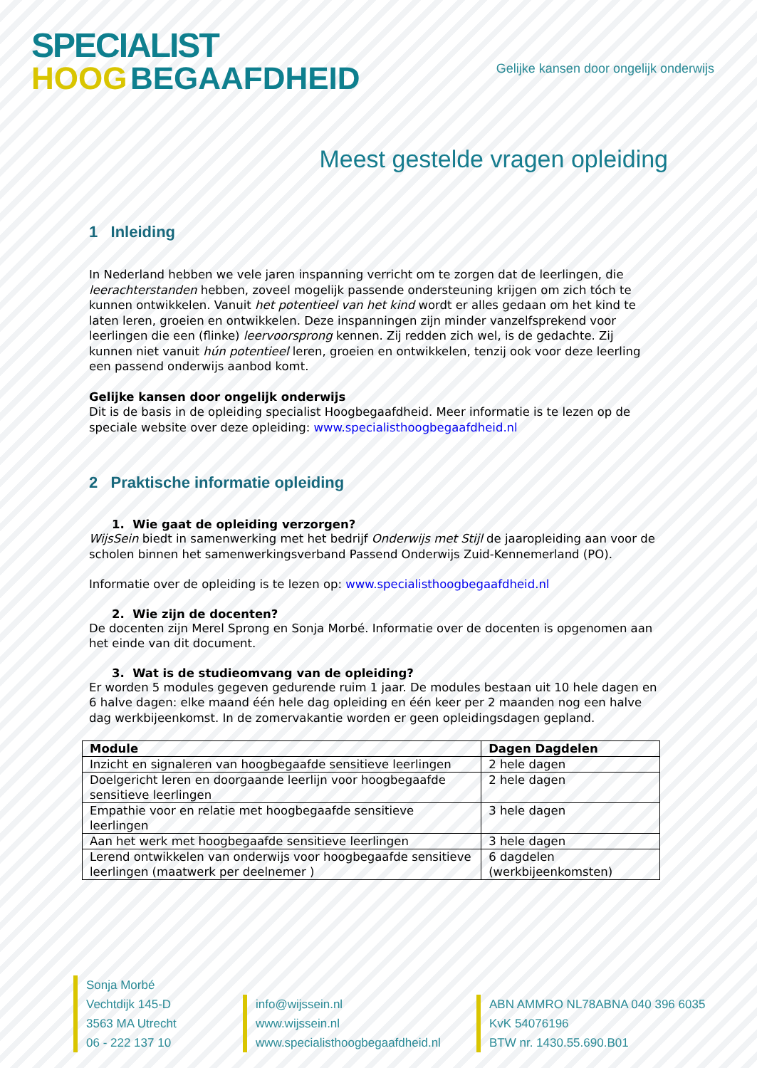SPECIALIST
HOOG BEGAAFDHEID
Gelijke kansen door ongelijk onderwijs
Meest gestelde vragen opleiding
1 Inleiding
In Nederland hebben we vele jaren inspanning verricht om te zorgen dat de leerlingen, die leerachterstanden hebben, zoveel mogelijk passende ondersteuning krijgen om zich tóch te kunnen ontwikkelen. Vanuit het potentieel van het kind wordt er alles gedaan om het kind te laten leren, groeien en ontwikkelen. Deze inspanningen zijn minder vanzelfsprekend voor leerlingen die een (flinke) leervoorsprong kennen. Zij redden zich wel, is de gedachte. Zij kunnen niet vanuit hún potentieel leren, groeien en ontwikkelen, tenzij ook voor deze leerling een passend onderwijs aanbod komt.
Gelijke kansen door ongelijk onderwijs
Dit is de basis in de opleiding specialist Hoogbegaafdheid. Meer informatie is te lezen op de speciale website over deze opleiding: www.specialisthoogbegaafdheid.nl
2 Praktische informatie opleiding
1. Wie gaat de opleiding verzorgen?
WijsSein biedt in samenwerking met het bedrijf Onderwijs met Stijl de jaaropleiding aan voor de scholen binnen het samenwerkingsverband Passend Onderwijs Zuid-Kennemerland (PO).
Informatie over de opleiding is te lezen op: www.specialisthoogbegaafdheid.nl
2. Wie zijn de docenten?
De docenten zijn Merel Sprong en Sonja Morbé. Informatie over de docenten is opgenomen aan het einde van dit document.
3. Wat is de studieomvang van de opleiding?
Er worden 5 modules gegeven gedurende ruim 1 jaar. De modules bestaan uit 10 hele dagen en 6 halve dagen: elke maand één hele dag opleiding en één keer per 2 maanden nog een halve dag werkbijeenkomst. In de zomervakantie worden er geen opleidingsdagen gepland.
| Module | Dagen Dagdelen |
| --- | --- |
| Inzicht en signaleren van hoogbegaafde sensitieve leerlingen | 2 hele dagen |
| Doelgericht leren en doorgaande leerlijn voor hoogbegaafde sensitieve leerlingen | 2 hele dagen |
| Empathie voor en relatie met hoogbegaafde sensitieve leerlingen | 3 hele dagen |
| Aan het werk met hoogbegaafde sensitieve leerlingen | 3 hele dagen |
| Lerend ontwikkelen van onderwijs voor hoogbegaafde sensitieve leerlingen (maatwerk per deelnemer ) | 6 dagdelen (werkbijeenkomsten) |
Sonja Morbé
Vechtdijk 145-D
3563 MA Utrecht
06 - 222 137 10
info@wijssein.nl
www.wijssein.nl
www.specialisthoogbegaafdheid.nl
ABN AMMRO NL78ABNA 040 396 6035
KvK 54076196
BTW nr. 1430.55.690.B01